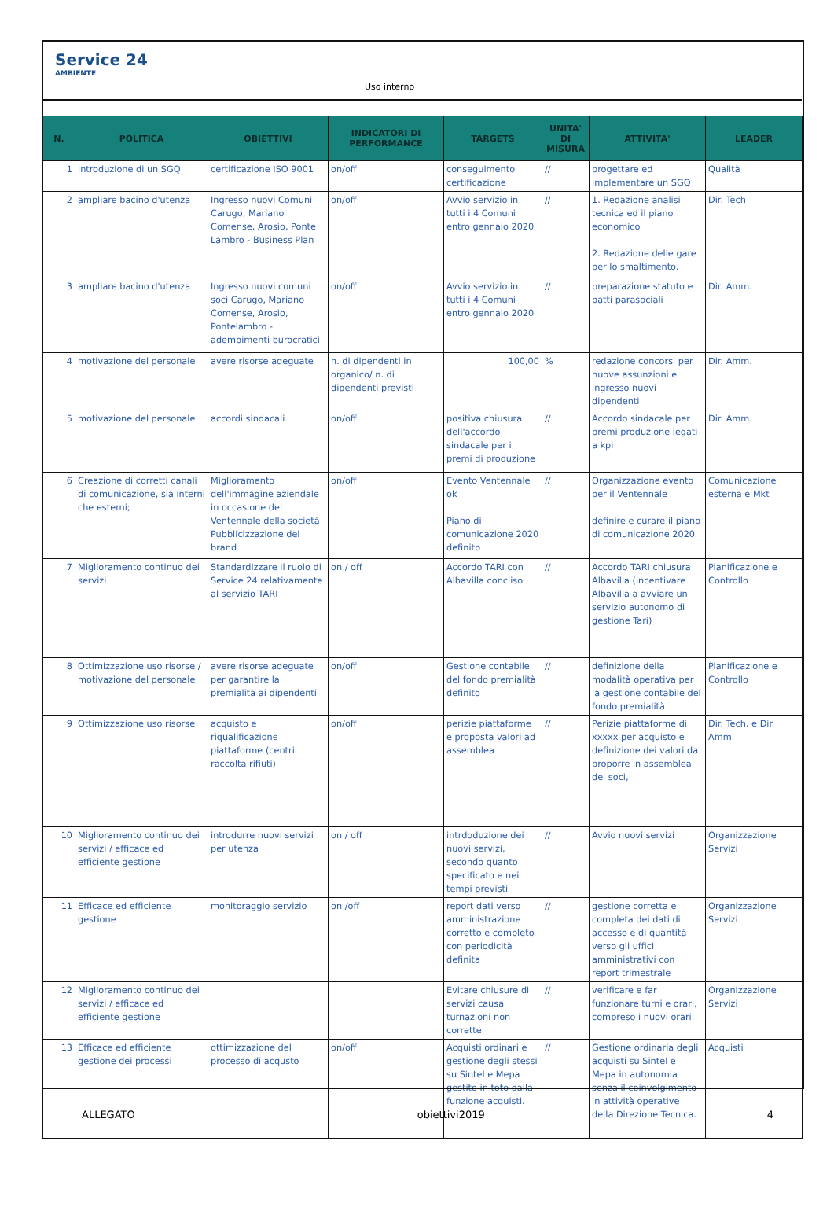Service 24
AMBIENTE
Uso interno
| N. | POLITICA | OBIETTIVI | INDICATORI DI PERFORMANCE | TARGETS | UNITA' DI MISURA | ATTIVITA' | LEADER |
| --- | --- | --- | --- | --- | --- | --- | --- |
| 1 | introduzione di un SGQ | certificazione ISO 9001 | on/off | conseguimento certificazione | // | progettare ed implementare un SGQ | Qualità |
| 2 | ampliare bacino d'utenza | Ingresso nuovi Comuni Carugo, Mariano Comense, Arosio, Ponte Lambro - Business Plan | on/off | Avvio servizio in tutti i 4 Comuni entro gennaio 2020 | // | 1. Redazione analisi tecnica ed il piano economico 2. Redazione delle gare per lo smaltimento. | Dir. Tech |
| 3 | ampliare bacino d'utenza | Ingresso nuovi comuni soci Carugo, Mariano Comense, Arosio, Pontelambro - adempimenti burocratici | on/off | Avvio servizio in tutti i 4 Comuni entro gennaio 2020 | // | preparazione statuto e patti parasociali | Dir. Amm. |
| 4 | motivazione del personale | avere risorse adeguate | n. di dipendenti in organico/ n. di dipendenti previsti | 100,00 | % | redazione concorsi per nuove assunzioni e ingresso nuovi dipendenti | Dir. Amm. |
| 5 | motivazione del personale | accordi sindacali | on/off | positiva chiusura dell'accordo sindacale per i premi di produzione | // | Accordo sindacale per premi produzione legati a kpi | Dir. Amm. |
| 6 | Creazione di corretti canali di comunicazione, sia interni che esterni; | Miglioramento dell'immagine aziendale in occasione del Ventennale della società Pubblicizzazione del brand | on/off | Evento Ventennale ok Piano di comunicazione 2020 definitp | // | Organizzazione evento per il Ventennale definire e curare il piano di comunicazione 2020 | Comunicazione esterna e Mkt |
| 7 | Miglioramento continuo dei servizi | Standardizzare il ruolo di Service 24 relativamente al servizio TARI | on / off | Accordo TARI con Albavilla concliso | // | Accordo TARI chiusura Albavilla (incentivare Albavilla a avviare un servizio autonomo di gestione Tari) | Pianificazione e Controllo |
| 8 | Ottimizzazione uso risorse / motivazione del personale | avere risorse adeguate per garantire la premialità ai dipendenti | on/off | Gestione contabile del fondo premialità definito | // | definizione della modalità operativa per la gestione contabile del fondo premialità | Pianificazione e Controllo |
| 9 | Ottimizzazione uso risorse | acquisto e riqualificazione piattaforme (centri raccolta rifiuti) | on/off | perizie piattaforme e proposta valori ad assemblea | // | Perizie piattaforme di xxxxx per acquisto e definizione dei valori da proporre in assemblea dei soci, | Dir. Tech. e Dir Amm. |
| 10 | Miglioramento continuo dei servizi / efficace ed efficiente gestione | introdurre nuovi servizi per utenza | on / off | intrdoduzione dei nuovi servizi, secondo quanto specificato e nei tempi previsti | // | Avvio nuovi servizi | Organizzazione Servizi |
| 11 | Efficace ed efficiente gestione | monitoraggio servizio | on /off | report dati verso amministrazione corretto e completo con periodicità definita | // | gestione corretta e completa dei dati di accesso e di quantità verso gli uffici amministrativi con report trimestrale | Organizzazione Servizi |
| 12 | Miglioramento continuo dei servizi / efficace ed efficiente gestione | | | Evitare chiusure di servizi causa turnazioni non corrette | // | verificare e far funzionare turni e orari, compreso i nuovi orari. | Organizzazione Servizi |
| 13 | Efficace ed efficiente gestione dei processi | ottimizzazione del processo di acqusto | on/off | Acquisti ordinari e gestione degli stessi su Sintel e Mepa gestito in toto dalla funzione acquisti. | // | Gestione ordinaria degli acquisti su Sintel e Mepa in autonomia senza il coinvolgimento in attività operative della Direzione Tecnica. | Acquisti |
ALLEGATO obiettivi2019 4